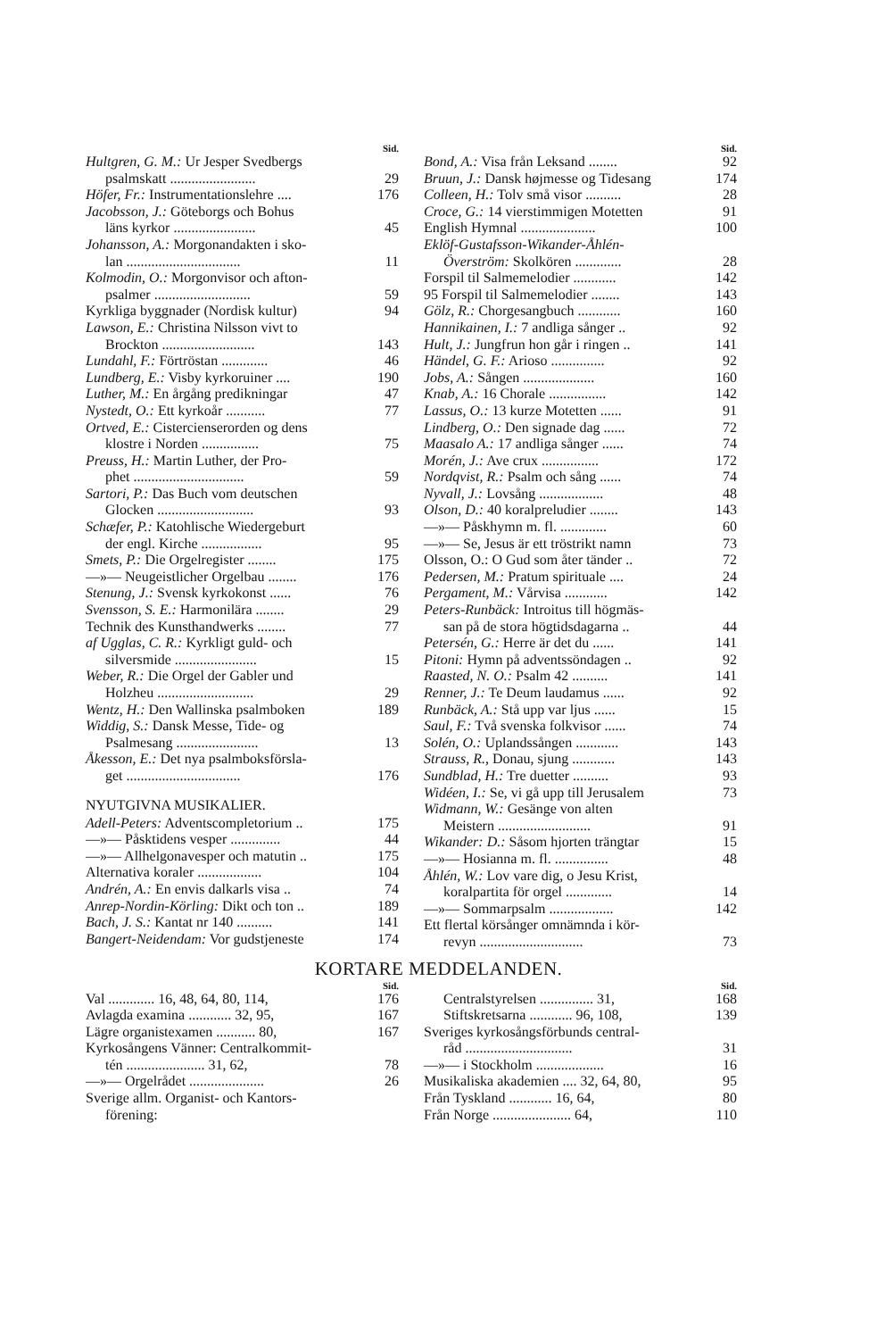Sid.
Hultgren, G. M.: Ur Jesper Svedbergs
psalmskatt ........................ 29
Höfer, Fr.: Instrumentationslehre .... 176
Jacobsson, J.: Göteborgs och Bohus
läns kyrkor ....................... 45
Johansson, A.: Morgonandakten i sko-
lan ................................ 11
Kolmodin, O.: Morgonvisor och afton-
psalmer ........................... 59
Kyrkliga byggnader (Nordisk kultur) 94
Lawson, E.: Christina Nilsson vivt to
Brockton .......................... 143
Lundahl, F.: Förtröstan ............. 46
Lundberg, E.: Visby kyrkoruiner .... 190
Luther, M.: En årgång predikningar 47
Nystedt, O.: Ett kyrkoår ........... 77
Ortved, E.: Cistercienserorden og dens
klostre i Norden ................ 75
Preuss, H.: Martin Luther, der Pro-
phet ............................... 59
Sartori, P.: Das Buch vom deutschen
Glocken ........................... 93
Schæfer, P.: Katohlische Wiedergeburt
der engl. Kirche ................. 95
Smets, P.: Die Orgelregister ........ 175
—»— Neugeistlicher Orgelbau ........ 176
Stenung, J.: Svensk kyrkokonst ...... 76
Svensson, S. E.: Harmonilära ........ 29
Technik des Kunsthandwerks ........ 77
af Ugglas, C. R.: Kyrkligt guld- och
silversmide ....................... 15
Weber, R.: Die Orgel der Gabler und
Holzheu ........................... 29
Wentz, H.: Den Wallinska psalmboken 189
Widdig, S.: Dansk Messe, Tide- og
Psalmesang ....................... 13
Åkesson, E.: Det nya psalmboksförsla-
get ................................ 176
NYUTGIVNA MUSIKALIER.
Adell-Peters: Adventscompletorium .. 175
—»— Påsktidens vesper .............. 44
—»— Allhelgonavesper och matutin .. 175
Alternativa koraler .................. 104
Andrén, A.: En envis dalkarls visa .. 74
Anrep-Nordin-Körling: Dikt och ton .. 189
Bach, J. S.: Kantat nr 140 .......... 141
Bangert-Neidendam: Vor gudstjeneste 174
Sid.
Bond, A.: Visa från Leksand ........ 92
Bruun, J.: Dansk højmesse og Tidesang 174
Colleen, H.: Tolv små visor .......... 28
Croce, G.: 14 vierstimmigen Motetten 91
English Hymnal ..................... 100
Eklöf-Gustafsson-Wikander-Åhlén-
Överström: Skolkören ............. 28
Forspil til Salmemelodier ............ 142
95 Forspil til Salmemelodier ........ 143
Gölz, R.: Chorgesangbuch ............ 160
Hannikainen, I.: 7 andliga sånger .. 92
Hult, J.: Jungfrun hon går i ringen .. 141
Händel, G. F.: Arioso ............... 92
Jobs, A.: Sången .................... 160
Knab, A.: 16 Chorale ................ 142
Lassus, O.: 13 kurze Motetten ...... 91
Lindberg, O.: Den signade dag ...... 72
Maasalo A.: 17 andliga sånger ...... 74
Morén, J.: Ave crux ................ 172
Nordqvist, R.: Psalm och sång ...... 74
Nyvall, J.: Lovsång .................. 48
Olson, D.: 40 koralpreludier ........ 143
—»— Påskhymn m. fl. ............. 60
—»— Se, Jesus är ett tröstrikt namn 73
Olsson, O.: O Gud som åter tänder .. 72
Pedersen, M.: Pratum spirituale .... 24
Pergament, M.: Vårvisa ............ 142
Peters-Runbäck: Introitus till högmäs-
san på de stora högtidsdagarna .. 44
Petersén, G.: Herre är det du ...... 141
Pitoni: Hymn på adventssöndagen .. 92
Raasted, N. O.: Psalm 42 .......... 141
Renner, J.: Te Deum laudamus ...... 92
Runbäck, A.: Stå upp var ljus ...... 15
Saul, F.: Två svenska folkvisor ...... 74
Solén, O.: Uplandssången ............ 143
Strauss, R., Donau, sjung ............ 143
Sundblad, H.: Tre duetter .......... 93
Widéen, I.: Se, vi gå upp till Jerusalem 73
Widmann, W.: Gesänge von alten
Meistern .......................... 91
Wikander: D.: Såsom hjorten trängtar 15
—»— Hosianna m. fl. ............... 48
Åhlén, W.: Lov vare dig, o Jesu Krist,
koralpartita för orgel ............. 14
—»— Sommarpsalm .................. 142
Ett flertal körsånger omnämnda i kör-
revyn ............................. 73
KORTARE MEDDELANDEN.
Sid.
Val ............. 16, 48, 64, 80, 114, 176
Avlagda examina ............ 32, 95, 167
Lägre organistexamen ........... 80, 167
Kyrkosångens Vänner: Centralkommit-
tén ...................... 31, 62, 78
—»— Orgelrådet ..................... 26
Sverige allm. Organist- och Kantors-
förening:
Sid.
Centralstyrelsen ............... 31, 168
Stiftskretsarna ............ 96, 108, 139
Sveriges kyrkosångsförbunds central-
råd .............................. 31
—»— i Stockholm ................... 16
Musikaliska akademien .... 32, 64, 80, 95
Från Tyskland ............ 16, 64, 80
Från Norge ...................... 64, 110